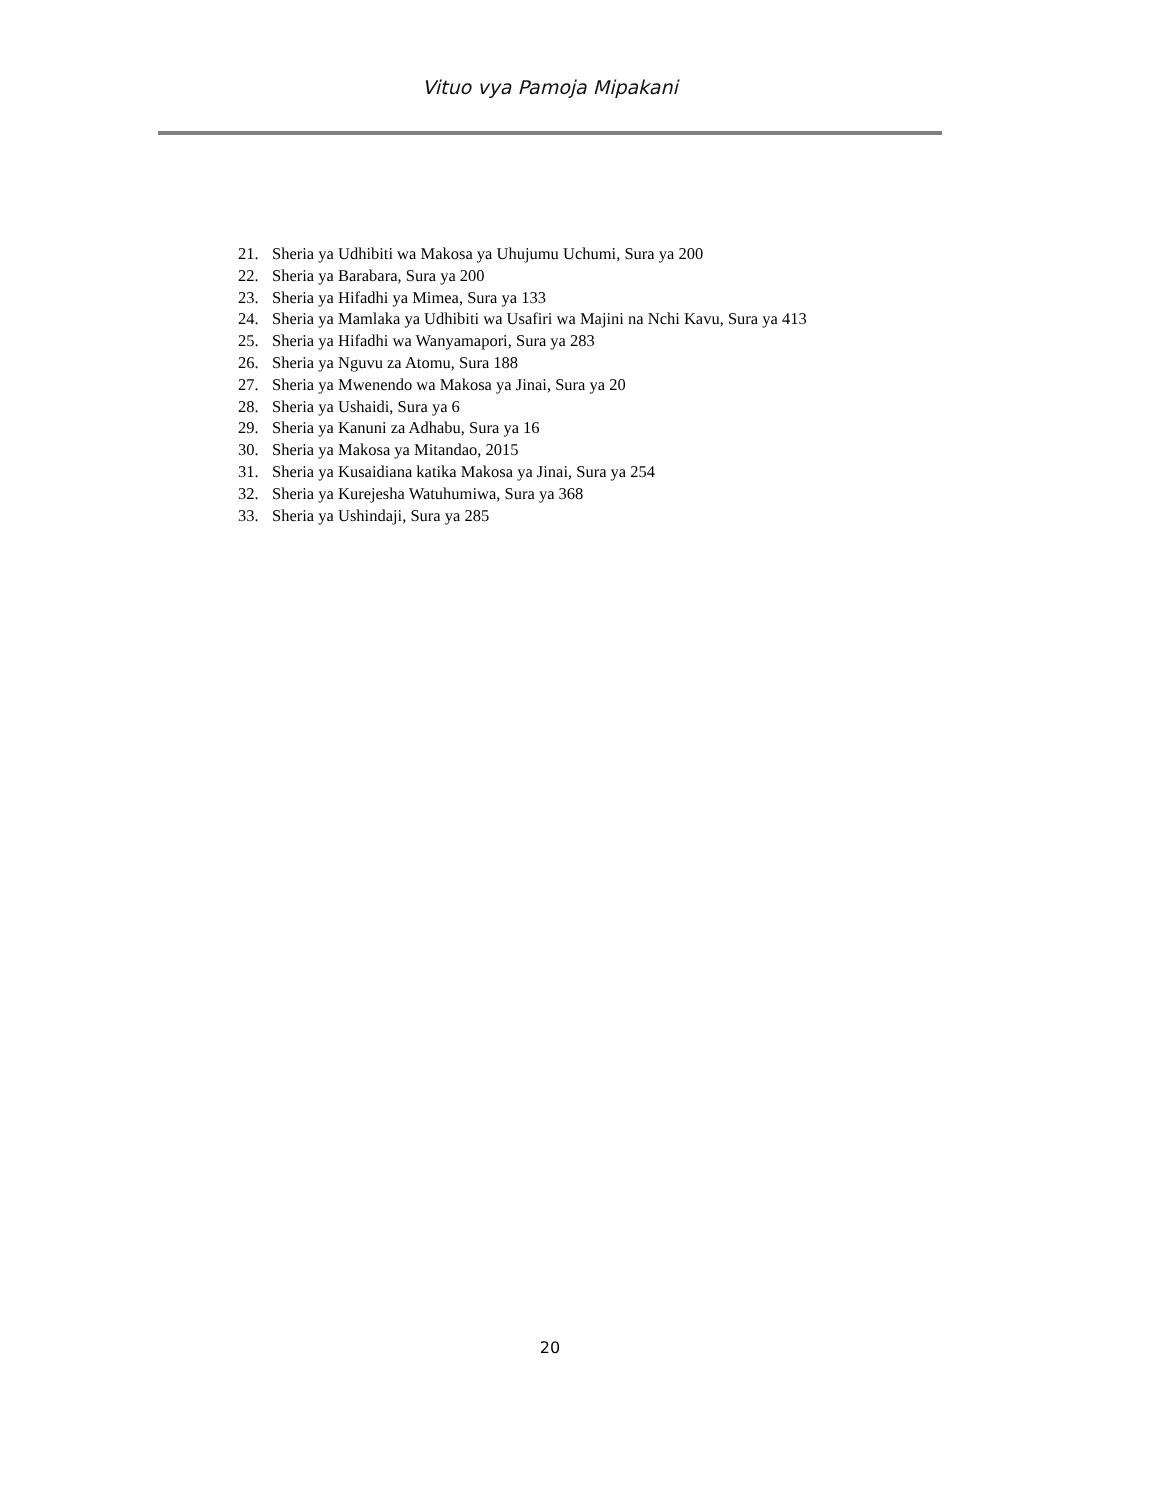Vituo vya Pamoja Mipakani
21. Sheria ya Udhibiti wa Makosa ya Uhujumu Uchumi, Sura ya 200
22. Sheria ya Barabara, Sura ya 200
23. Sheria ya Hifadhi ya Mimea, Sura ya 133
24. Sheria ya Mamlaka ya Udhibiti wa Usafiri wa Majini na Nchi Kavu, Sura ya 413
25. Sheria ya Hifadhi wa Wanyamapori, Sura ya 283
26. Sheria ya Nguvu za Atomu, Sura 188
27. Sheria ya Mwenendo wa Makosa ya Jinai, Sura ya 20
28. Sheria ya Ushaidi, Sura ya 6
29. Sheria ya Kanuni za Adhabu, Sura ya 16
30. Sheria ya Makosa ya Mitandao, 2015
31. Sheria ya Kusaidiana katika Makosa ya Jinai, Sura ya 254
32. Sheria ya Kurejesha Watuhumiwa, Sura ya 368
33. Sheria ya Ushindaji, Sura ya 285
20